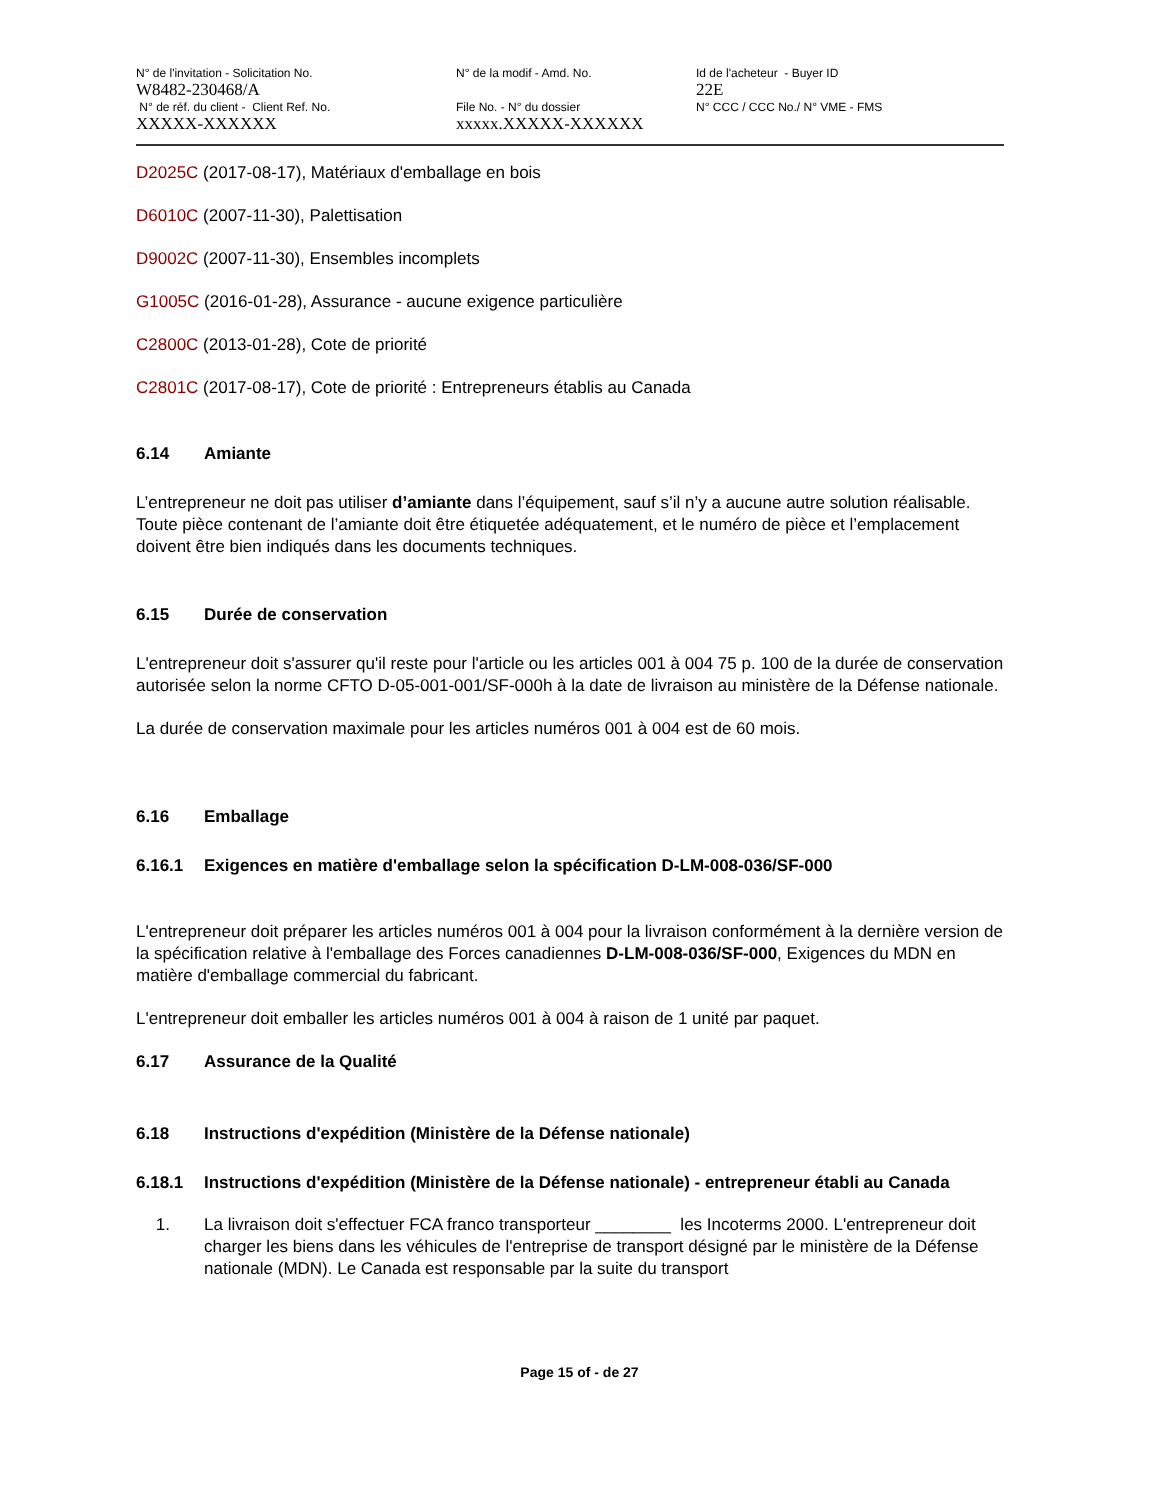N° de l'invitation - Solicitation No.
W8482-230468/A
N° de réf. du client - Client Ref. No.
XXXXX-XXXXXX
N° de la modif - Amd. No.
File No. - N° du dossier
xxxxx.XXXXX-XXXXXX
Id de l'acheteur - Buyer ID
22E
N° CCC / CCC No./ N° VME - FMS
D2025C (2017-08-17), Matériaux d'emballage en bois
D6010C (2007-11-30), Palettisation
D9002C (2007-11-30), Ensembles incomplets
G1005C (2016-01-28), Assurance - aucune exigence particulière
C2800C (2013-01-28), Cote de priorité
C2801C (2017-08-17), Cote de priorité : Entrepreneurs établis au Canada
6.14 Amiante
L’entrepreneur ne doit pas utiliser d’amiante dans l’équipement, sauf s’il n’y a aucune autre solution réalisable. Toute pièce contenant de l’amiante doit être étiquetée adéquatement, et le numéro de pièce et l’emplacement doivent être bien indiqués dans les documents techniques.
6.15 Durée de conservation
L'entrepreneur doit s'assurer qu'il reste pour l'article ou les articles 001 à 004 75 p. 100 de la durée de conservation autorisée selon la norme CFTO D-05-001-001/SF-000h à la date de livraison au ministère de la Défense nationale.
La durée de conservation maximale pour les articles numéros 001 à 004 est de 60 mois.
6.16 Emballage
6.16.1 Exigences en matière d'emballage selon la spécification D-LM-008-036/SF-000
L'entrepreneur doit préparer les articles numéros 001 à 004 pour la livraison conformément à la dernière version de la spécification relative à l'emballage des Forces canadiennes D-LM-008-036/SF-000, Exigences du MDN en matière d'emballage commercial du fabricant.
L'entrepreneur doit emballer les articles numéros 001 à 004 à raison de 1 unité par paquet.
6.17 Assurance de la Qualité
6.18 Instructions d'expédition (Ministère de la Défense nationale)
6.18.1 Instructions d'expédition (Ministère de la Défense nationale) - entrepreneur établi au Canada
1. La livraison doit s'effectuer FCA franco transporteur ________ les Incoterms 2000. L'entrepreneur doit charger les biens dans les véhicules de l'entreprise de transport désigné par le ministère de la Défense nationale (MDN). Le Canada est responsable par la suite du transport
Page 15 of - de 27